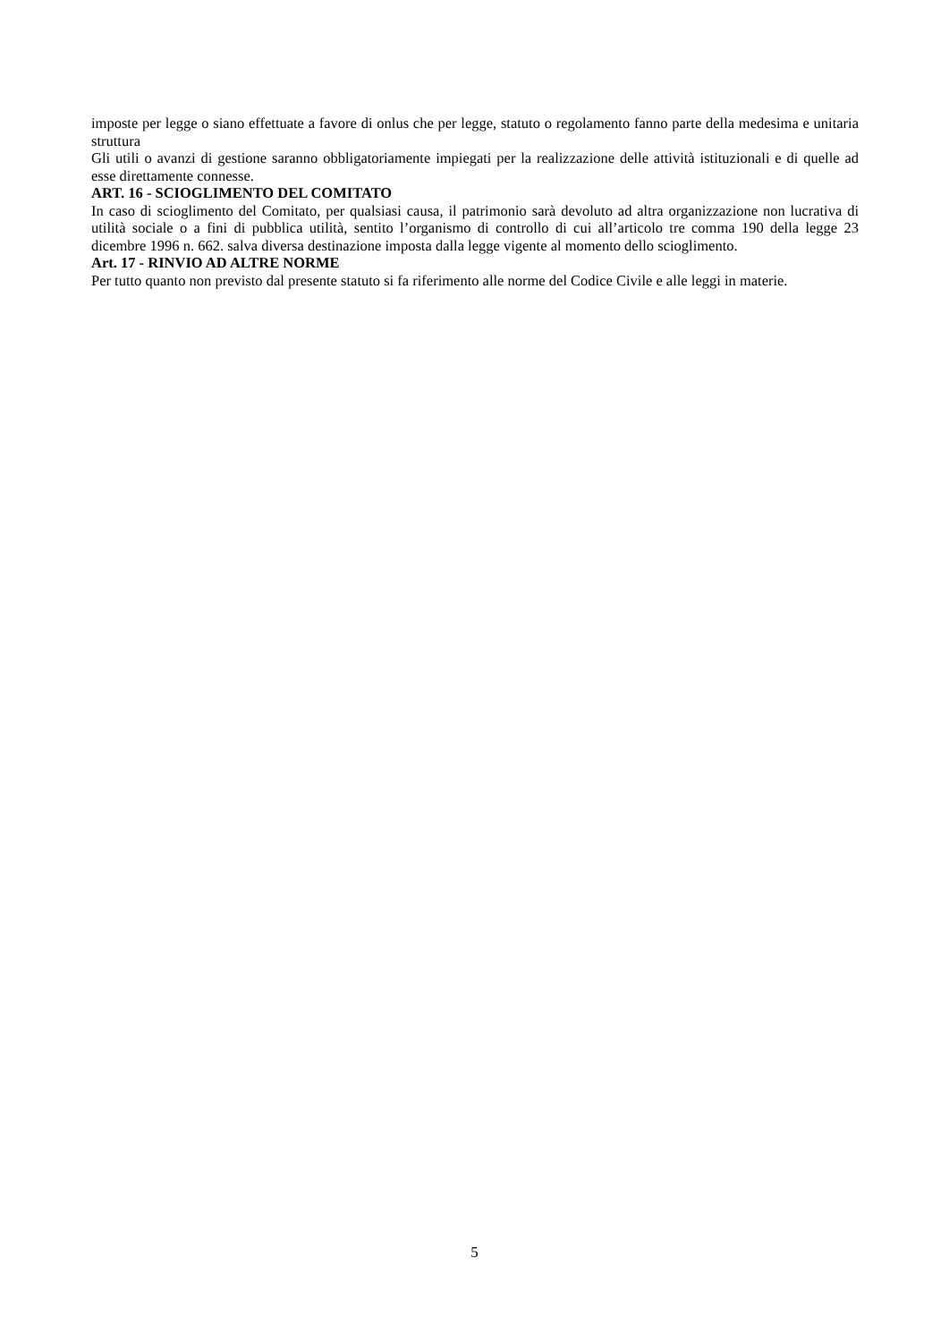imposte per legge o siano effettuate a favore di onlus che per legge, statuto o regolamento fanno parte della medesima e unitaria struttura
Gli utili o avanzi di gestione saranno obbligatoriamente impiegati per la realizzazione delle attività istituzionali e di quelle ad esse direttamente connesse.
ART. 16 - SCIOGLIMENTO DEL COMITATO
In caso di scioglimento del Comitato, per qualsiasi causa, il patrimonio sarà devoluto ad altra organizzazione non lucrativa di utilità sociale o a fini di pubblica utilità, sentito l’organismo di controllo di cui all’articolo tre comma 190 della legge 23 dicembre 1996 n. 662. salva diversa destinazione imposta dalla legge vigente al momento dello scioglimento.
Art. 17 - RINVIO AD ALTRE NORME
Per tutto quanto non previsto dal presente statuto si fa riferimento alle norme del Codice Civile e alle leggi in materie.
5